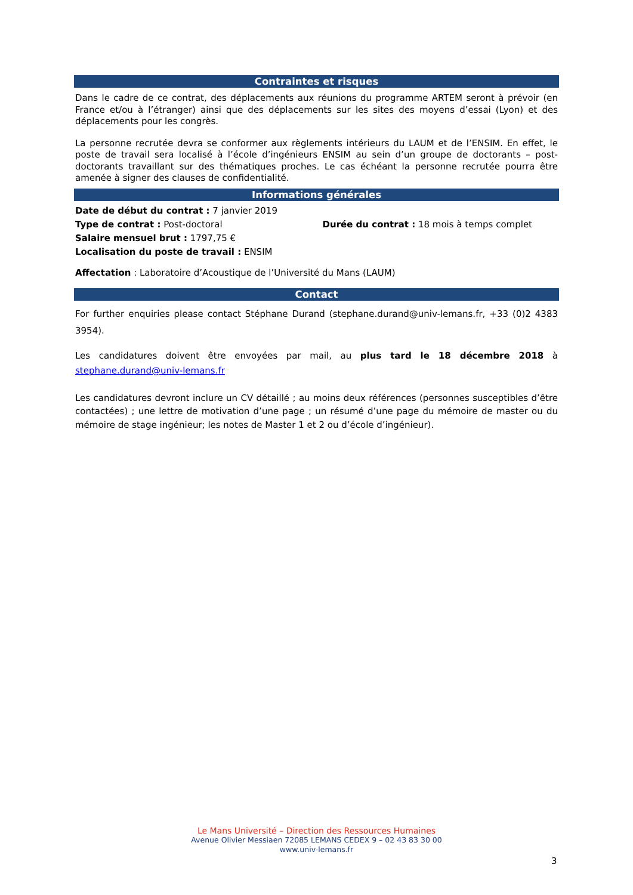Contraintes et risques
Dans le cadre de ce contrat, des déplacements aux réunions du programme ARTEM seront à prévoir (en France et/ou à l’étranger) ainsi que des déplacements sur les sites des moyens d’essai (Lyon) et des déplacements pour les congrès.
La personne recrutée devra se conformer aux règlements intérieurs du LAUM et de l’ENSIM. En effet, le poste de travail sera localisé à l’école d’ingénieurs ENSIM au sein d’un groupe de doctorants – post-doctorants travaillant sur des thématiques proches. Le cas échéant la personne recrutée pourra être amenée à signer des clauses de confidentialité.
Informations générales
Date de début du contrat : 7 janvier 2019
Type de contrat : Post-doctoral
Durée du contrat : 18 mois à temps complet
Salaire mensuel brut : 1797,75 €
Localisation du poste de travail : ENSIM
Affectation : Laboratoire d’Acoustique de l’Université du Mans (LAUM)
Contact
For further enquiries please contact Stéphane Durand (stephane.durand@univ-lemans.fr, +33 (0)2 4383 3954).
Les candidatures doivent être envoyées par mail, au plus tard le 18 décembre 2018 à stephane.durand@univ-lemans.fr
Les candidatures devront inclure un CV détaillé ; au moins deux références (personnes susceptibles d’être contactées) ; une lettre de motivation d’une page ; un résumé d’une page du mémoire de master ou du mémoire de stage ingénieur; les notes de Master 1 et 2 ou d’école d’ingénieur).
Le Mans Université – Direction des Ressources Humaines
Avenue Olivier Messiaen 72085 LEMANS CEDEX 9 – 02 43 83 30 00
www.univ-lemans.fr
3